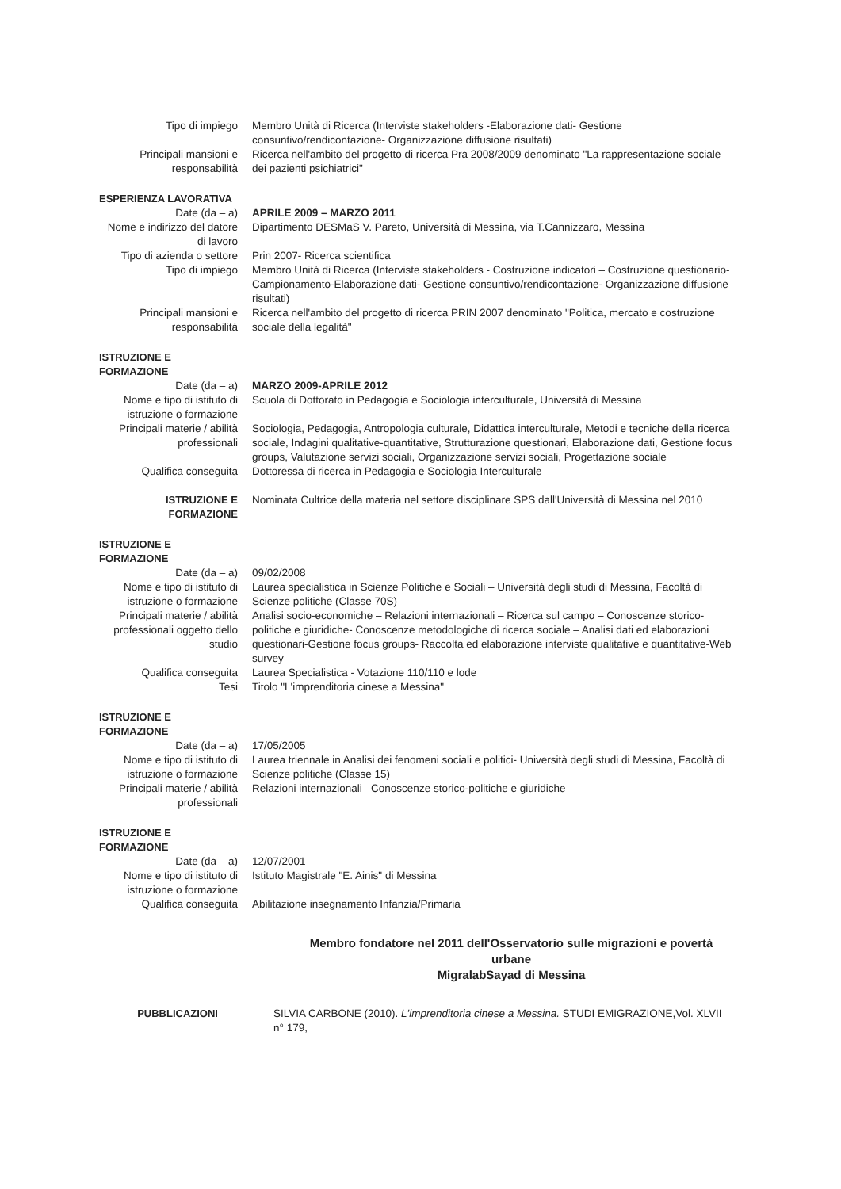Tipo di impiego Membro Unità di Ricerca (Interviste stakeholders -Elaborazione dati- Gestione consuntivo/rendicontazione- Organizzazione diffusione risultati)
Principali mansioni e responsabilità
Ricerca nell'ambito del progetto di ricerca Pra 2008/2009 denominato "La rappresentazione sociale dei pazienti psichiatrici"
ESPERIENZA LAVORATIVA
Date (da – a) APRILE 2009 – MARZO 2011
Nome e indirizzo del datore di lavoro
Dipartimento DESMaS V. Pareto, Università di Messina, via T.Cannizzaro, Messina
Tipo di azienda o settore
Prin 2007- Ricerca scientifica
Tipo di impiego Membro Unità di Ricerca (Interviste stakeholders - Costruzione indicatori – Costruzione questionario-Campionamento-Elaborazione dati- Gestione consuntivo/rendicontazione- Organizzazione diffusione risultati)
Principali mansioni e responsabilità
Ricerca nell'ambito del progetto di ricerca PRIN 2007 denominato "Politica, mercato e costruzione sociale della legalità"
ISTRUZIONE E
FORMAZIONE
Date (da – a) MARZO 2009-APRILE 2012
Nome e tipo di istituto di istruzione o formazione
Scuola di Dottorato in Pedagogia e Sociologia interculturale, Università di Messina
Principali materie / abilità professionali
Sociologia, Pedagogia, Antropologia culturale, Didattica interculturale, Metodi e tecniche della ricerca sociale, Indagini qualitative-quantitative, Strutturazione questionari, Elaborazione dati, Gestione focus groups, Valutazione servizi sociali, Organizzazione servizi sociali, Progettazione sociale
Qualifica conseguita Dottoressa di ricerca in Pedagogia e Sociologia Interculturale
ISTRUZIONE E FORMAZIONE
Nominata Cultrice della materia nel settore disciplinare SPS dall'Università di Messina nel 2010
ISTRUZIONE E
FORMAZIONE
Date (da – a) 09/02/2008
Nome e tipo di istituto di istruzione o formazione
Laurea specialistica in Scienze Politiche e Sociali – Università degli studi di Messina, Facoltà di Scienze politiche (Classe 70S)
Principali materie / abilità professionali oggetto dello studio
Analisi socio-economiche – Relazioni internazionali – Ricerca sul campo – Conoscenze storico-politiche e giuridiche- Conoscenze metodologiche di ricerca sociale – Analisi dati ed elaborazioni questionari-Gestione focus groups- Raccolta ed elaborazione interviste qualitative e quantitative-Web survey
Qualifica conseguita Laurea Specialistica - Votazione 110/110 e lode
Tesi Titolo "L'imprenditoria cinese a Messina"
ISTRUZIONE E
FORMAZIONE
Date (da – a) 17/05/2005
Nome e tipo di istituto di istruzione o formazione
Laurea triennale in Analisi dei fenomeni sociali e politici- Università degli studi di Messina, Facoltà di Scienze politiche (Classe 15)
Principali materie / abilità professionali
Relazioni internazionali –Conoscenze storico-politiche e giuridiche
ISTRUZIONE E
FORMAZIONE
Date (da – a) 12/07/2001
Nome e tipo di istituto di istruzione o formazione
Istituto Magistrale "E. Ainis" di Messina
Qualifica conseguita Abilitazione insegnamento Infanzia/Primaria
Membro fondatore nel 2011 dell'Osservatorio sulle migrazioni e povertà urbane
MigralabSayad di Messina
PUBBLICAZIONI SILVIA CARBONE (2010). L'imprenditoria cinese a Messina. STUDI EMIGRAZIONE,Vol. XLVII n° 179,